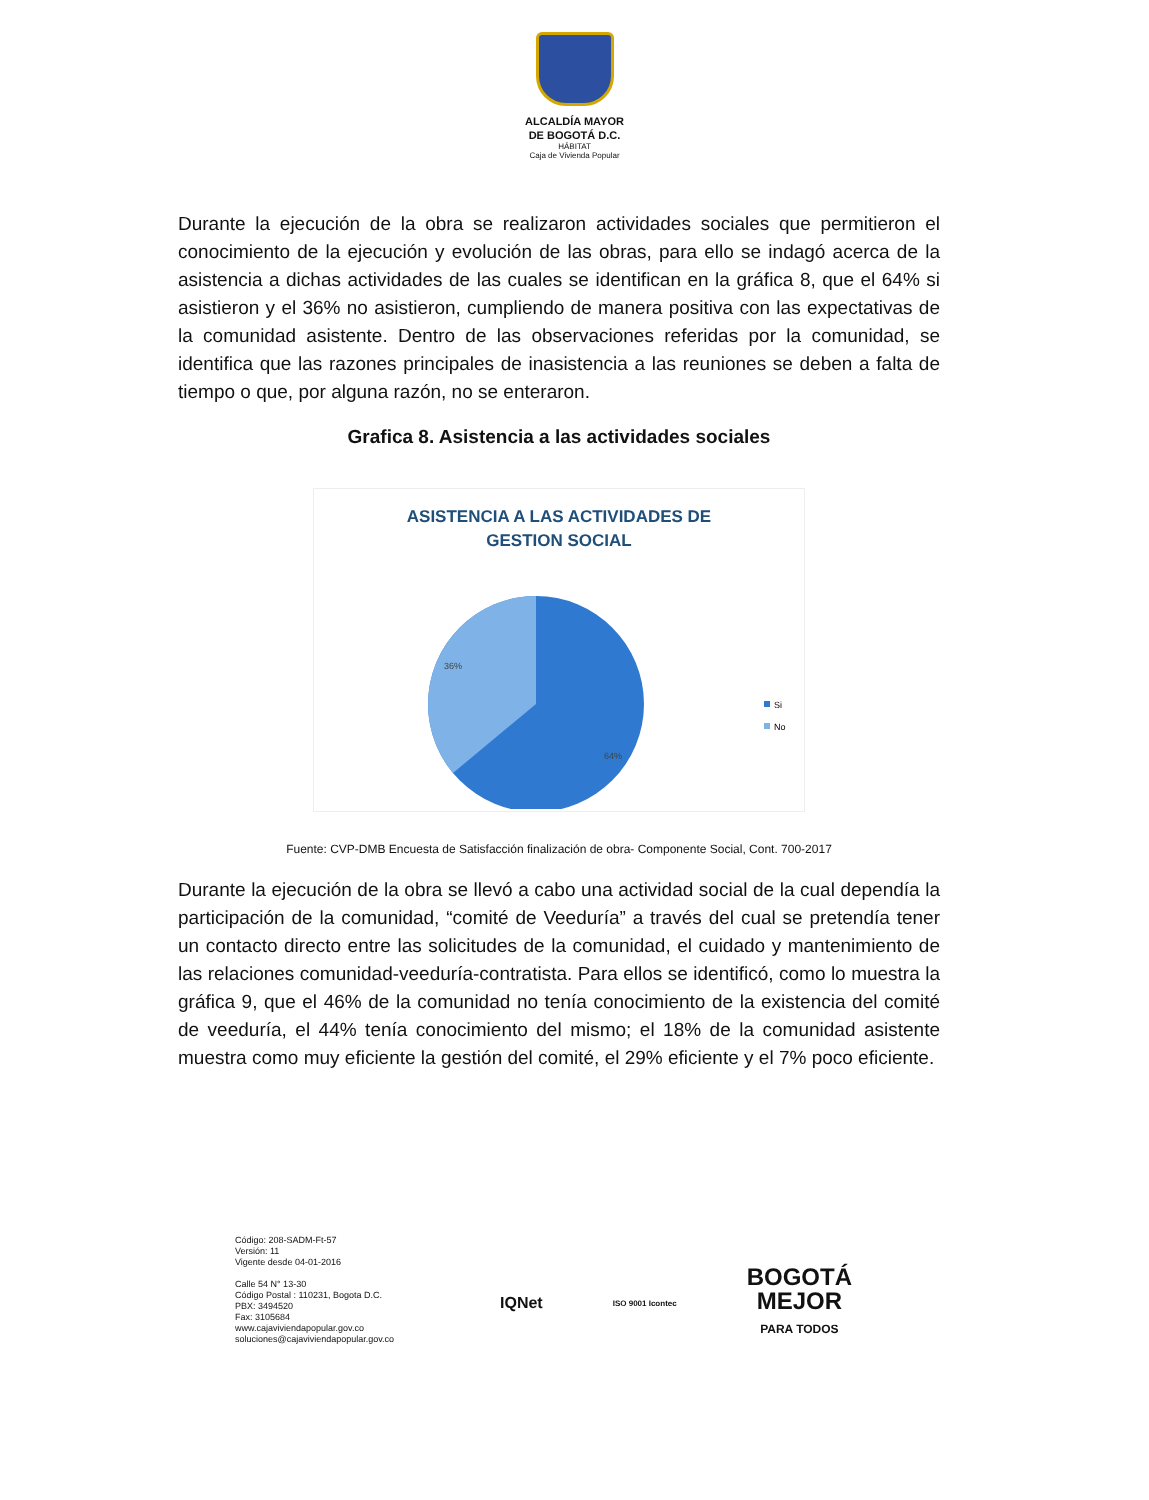ALCALDÍA MAYOR
DE BOGOTÁ D.C.
HÁBITAT
Caja de Vivienda Popular
Durante la ejecución de la obra se realizaron actividades sociales que permitieron el conocimiento de la ejecución y evolución de las obras, para ello se indagó acerca de la asistencia a dichas actividades de las cuales se identifican en la gráfica 8, que el 64% si asistieron y el 36% no asistieron, cumpliendo de manera positiva con las expectativas de la comunidad asistente. Dentro de las observaciones referidas por la comunidad, se identifica que las razones principales de inasistencia a las reuniones se deben a falta de tiempo o que, por alguna razón, no se enteraron.
Grafica 8. Asistencia a las actividades sociales
ASISTENCIA A LAS ACTIVIDADES DE
GESTION SOCIAL
36%
64%
Si
No
Fuente: CVP-DMB Encuesta de Satisfacción finalización de obra- Componente Social, Cont. 700-2017
Durante la ejecución de la obra se llevó a cabo una actividad social de la cual dependía la participación de la comunidad, “comité de Veeduría” a través del cual se pretendía tener un contacto directo entre las solicitudes de la comunidad, el cuidado y mantenimiento de las relaciones comunidad-veeduría-contratista. Para ellos se identificó, como lo muestra la gráfica 9, que el 46% de la comunidad no tenía conocimiento de la existencia del comité de veeduría, el 44% tenía conocimiento del mismo; el 18% de la comunidad asistente muestra como muy eficiente la gestión del comité, el 29% eficiente y el 7% poco eficiente.
Código: 208-SADM-Ft-57
Versión: 11
Vigente desde 04-01-2016
Calle 54 N° 13-30
Código Postal : 110231, Bogota D.C.
PBX: 3494520
Fax: 3105684
www.cajaviviendapopular.gov.co
soluciones@cajaviviendapopular.gov.co
IQNet ISO 9001 Icontec BOGOTÁ
MEJOR
PARA TODOS